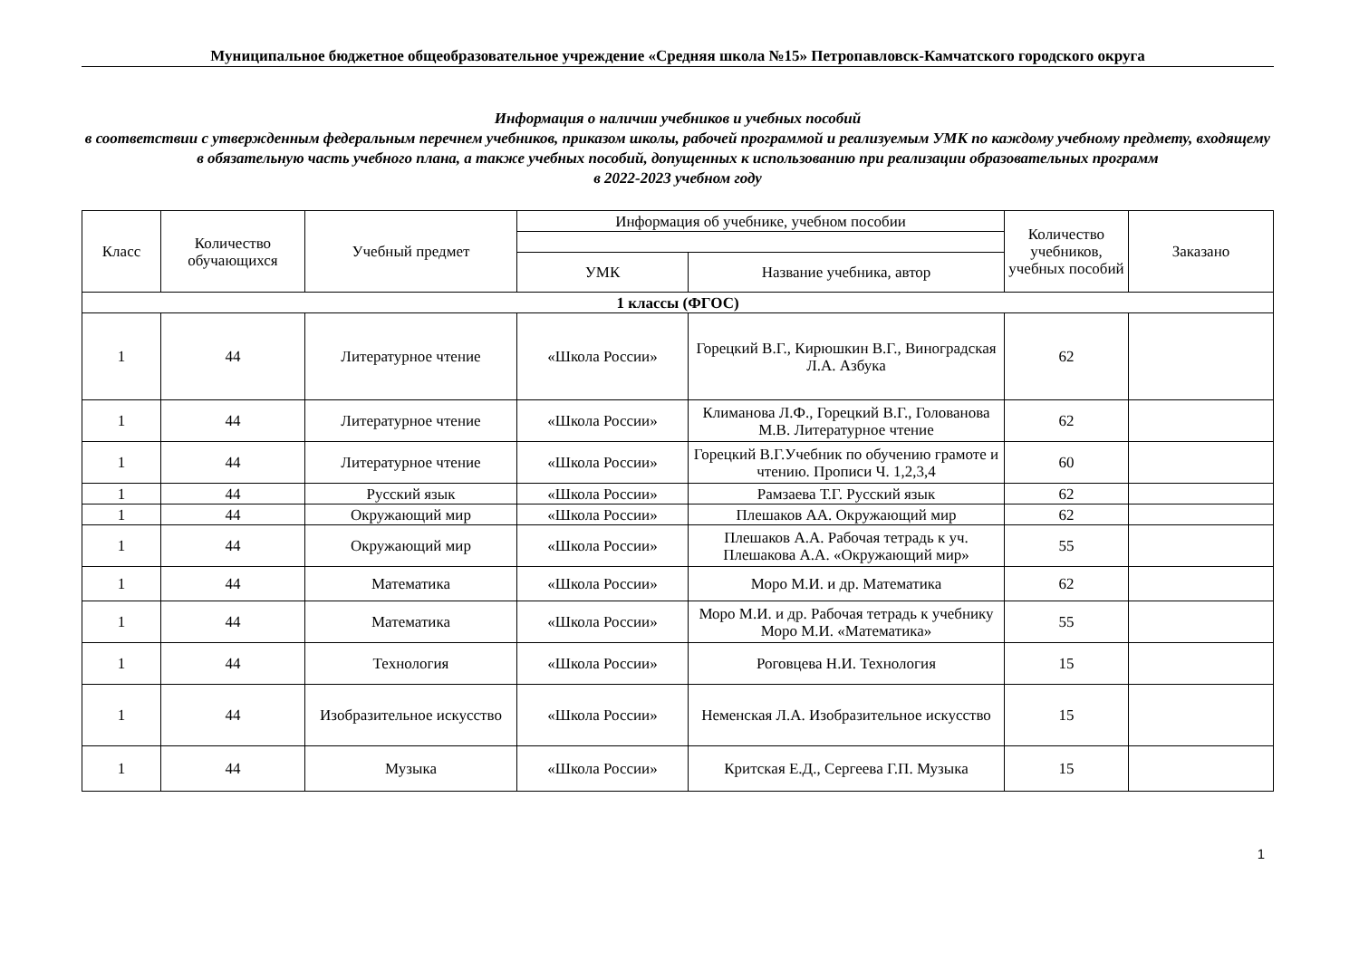Муниципальное бюджетное общеобразовательное учреждение «Средняя школа №15» Петропавловск-Камчатского городского округа
Информация о наличии учебников и учебных пособий
в соответствии с утвержденным федеральным перечнем учебников, приказом школы, рабочей программой и реализуемым УМК по каждому учебному предмету, входящему в обязательную часть учебного плана, а также учебных пособий, допущенных к использованию при реализации образовательных программ
в 2022-2023 учебном году
| Класс | Количество обучающихся | Учебный предмет | Информация об учебнике, учебном пособии | | Количество учебников, учебных пособий | Заказано |
| --- | --- | --- | --- | --- | --- | --- |
| | | | УМК | Название учебника, автор | | |
| 1 классы (ФГОС) | | | | | | |
| 1 | 44 | Литературное чтение | «Школа России» | Горецкий В.Г., Кирюшкин В.Г., Виноградская Л.А. Азбука | 62 | |
| 1 | 44 | Литературное чтение | «Школа России» | Климанова Л.Ф., Горецкий В.Г., Голованова М.В. Литературное чтение | 62 | |
| 1 | 44 | Литературное чтение | «Школа России» | Горецкий В.Г.Учебник по обучению грамоте и чтению. Прописи Ч. 1,2,3,4 | 60 | |
| 1 | 44 | Русский язык | «Школа России» | Рамзаева Т.Г. Русский язык | 62 | |
| 1 | 44 | Окружающий мир | «Школа России» | Плешаков АА. Окружающий мир | 62 | |
| 1 | 44 | Окружающий мир | «Школа России» | Плешаков А.А. Рабочая тетрадь к уч. Плешакова А.А. «Окружающий мир» | 55 | |
| 1 | 44 | Математика | «Школа России» | Моро М.И. и др. Математика | 62 | |
| 1 | 44 | Математика | «Школа России» | Моро М.И. и др. Рабочая тетрадь к учебнику Моро М.И. «Математика» | 55 | |
| 1 | 44 | Технология | «Школа России» | Роговцева Н.И. Технология | 15 | |
| 1 | 44 | Изобразительное искусство | «Школа России» | Неменская Л.А. Изобразительное искусство | 15 | |
| 1 | 44 | Музыка | «Школа России» | Критская Е.Д., Сергеева Г.П. Музыка | 15 | |
1